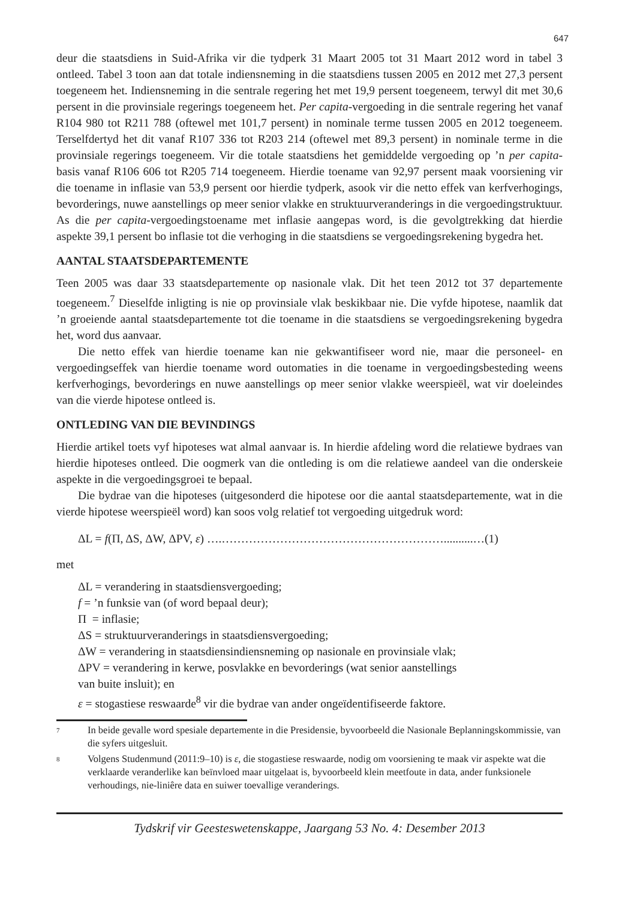647
deur die staatsdiens in Suid-Afrika vir die tydperk 31 Maart 2005 tot 31 Maart 2012 word in tabel 3 ontleed. Tabel 3 toon aan dat totale indiensneming in die staatsdiens tussen 2005 en 2012 met 27,3 persent toegeneem het. Indiensneming in die sentrale regering het met 19,9 persent toegeneem, terwyl dit met 30,6 persent in die provinsiale regerings toegeneem het. Per capita-vergoeding in die sentrale regering het vanaf R104 980 tot R211 788 (oftewel met 101,7 persent) in nominale terme tussen 2005 en 2012 toegeneem. Terselfdertyd het dit vanaf R107 336 tot R203 214 (oftewel met 89,3 persent) in nominale terme in die provinsiale regerings toegeneem. Vir die totale staatsdiens het gemiddelde vergoeding op ’n per capita-basis vanaf R106 606 tot R205 714 toegeneem. Hierdie toename van 92,97 persent maak voorsiening vir die toename in inflasie van 53,9 persent oor hierdie tydperk, asook vir die netto effek van kerfverhogings, bevorderings, nuwe aanstellings op meer senior vlakke en struktuurveranderings in die vergoedingstruktuur. As die per capita-vergoedingstoename met inflasie aangepas word, is die gevolgtrekking dat hierdie aspekte 39,1 persent bo inflasie tot die verhoging in die staatsdiens se vergoedingsrekening bygedra het.
AANTAL STAATSDEPARTEMENTE
Teen 2005 was daar 33 staatsdepartemente op nasionale vlak. Dit het teen 2012 tot 37 departemente toegeneem.<sup>7</sup> Dieselfde inligting is nie op provinsiale vlak beskikbaar nie. Die vyfde hipotese, naamlik dat ’n groeiende aantal staatsdepartemente tot die toename in die staatsdiens se vergoedingsrekening bygedra het, word dus aanvaar.
Die netto effek van hierdie toename kan nie gekwantifiseer word nie, maar die personeel- en vergoedingseffek van hierdie toename word outomaties in die toename in vergoedingsbesteding weens kerfverhogings, bevorderings en nuwe aanstellings op meer senior vlakke weerspieël, wat vir doeleindes van die vierde hipotese ontleed is.
ONTLEDING VAN DIE BEVINDINGS
Hierdie artikel toets vyf hipoteses wat almal aanvaar is. In hierdie afdeling word die relatiewe bydraes van hierdie hipoteses ontleed. Die oogmerk van die ontleding is om die relatiewe aandeel van die onderskeie aspekte in die vergoedingsgroei te bepaal.
Die bydrae van die hipoteses (uitgesonderd die hipotese oor die aantal staatsdepartemente, wat in die vierde hipotese weerspieël word) kan soos volg relatief tot vergoeding uitgedruk word:
ΔL = f(Π, ΔS, ΔW, ΔPV, ε) ….…………………………………………………..........…(1)
met
ΔL = verandering in staatsdiensvergoeding;
f = ’n funksie van (of word bepaal deur);
Π = inflasie;
ΔS = struktuurveranderings in staatsdiensvergoeding;
ΔW = verandering in staatsdiensindiensneming op nasionale en provinsiale vlak;
ΔPV = verandering in kerwe, posvlakke en bevorderings (wat senior aanstellings
van buite insluit); en
ε = stogastiese reswaarde<sup>8</sup> vir die bydrae van ander ongeïdentifiseerde faktore.
<sup>7</sup>
In beide gevalle word spesiale departemente in die Presidensie, byvoorbeeld die Nasionale Beplanningskommissie, van die syfers uitgesluit.
<sup>8</sup>
Volgens Studenmund (2011:9–10) is ε, die stogastiese reswaarde, nodig om voorsiening te maak vir aspekte wat die verklaarde veranderlike kan beïnvloed maar uitgelaat is, byvoorbeeld klein meetfoute in data, ander funksionele verhoudings, nie-liniêre data en suiwer toevallige veranderings.
Tydskrif vir Geesteswetenskappe, Jaargang 53 No. 4: Desember 2013